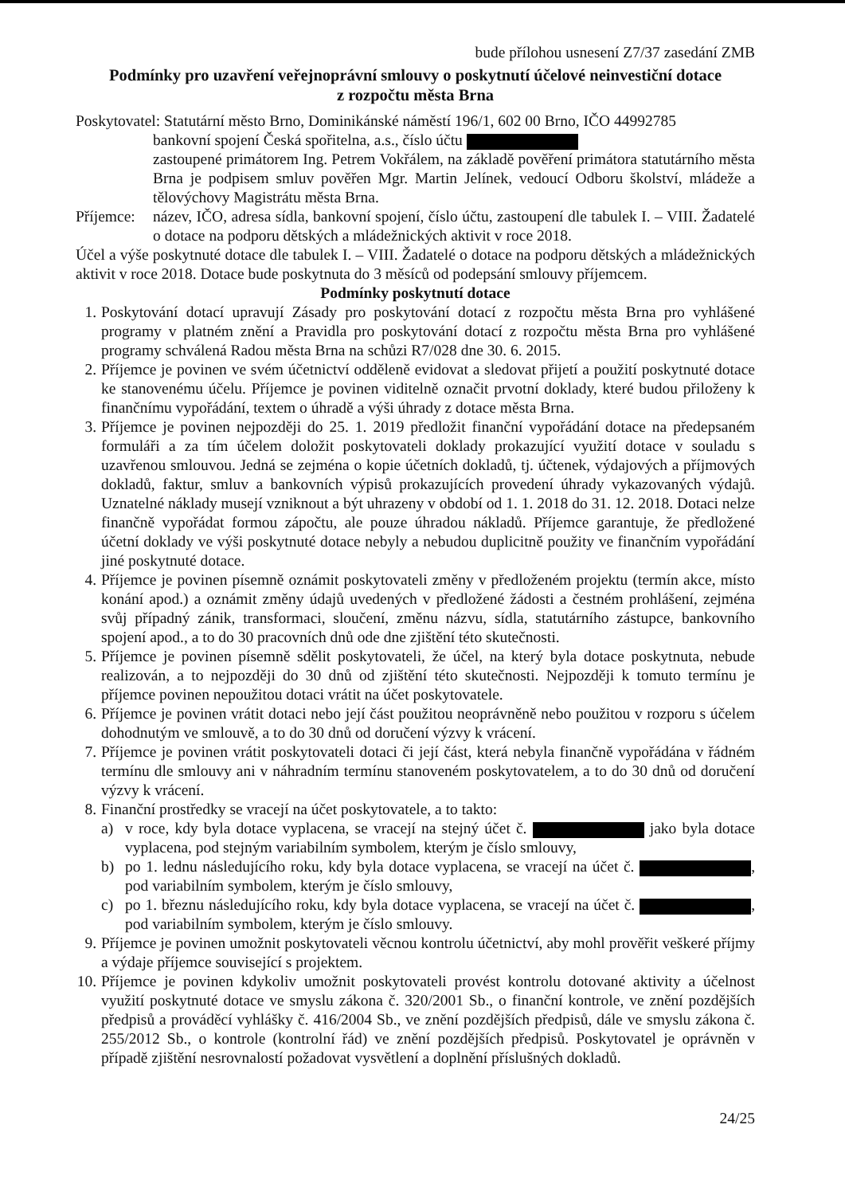bude přílohou usnesení Z7/37 zasedání ZMB
Podmínky pro uzavření veřejnoprávní smlouvy o poskytnutí účelové neinvestiční dotace
z rozpočtu města Brna
Poskytovatel: Statutární město Brno, Dominikánské náměstí 196/1, 602 00 Brno, IČO 44992785
bankovní spojení Česká spořitelna, a.s., číslo účtu
zastoupené primátorem Ing. Petrem Vokřálem, na základě pověření primátora statutárního města Brna je podpisem smluv pověřen Mgr. Martin Jelínek, vedoucí Odboru školství, mládeže a tělovýchovy Magistrátu města Brna.
Příjemce:
název, IČO, adresa sídla, bankovní spojení, číslo účtu, zastoupení dle tabulek I. – VIII. Žadatelé o dotace na podporu dětských a mládežnických aktivit v roce 2018.
Účel a výše poskytnuté dotace dle tabulek I. – VIII. Žadatelé o dotace na podporu dětských a mládežnických aktivit v roce 2018. Dotace bude poskytnuta do 3 měsíců od podepsání smlouvy příjemcem.
Podmínky poskytnutí dotace
1. Poskytování dotací upravují Zásady pro poskytování dotací z rozpočtu města Brna pro vyhlášené programy v platném znění a Pravidla pro poskytování dotací z rozpočtu města Brna pro vyhlášené programy schválená Radou města Brna na schůzi R7/028 dne 30. 6. 2015.
2. Příjemce je povinen ve svém účetnictví odděleně evidovat a sledovat přijetí a použití poskytnuté dotace ke stanovenému účelu. Příjemce je povinen viditelně označit prvotní doklady, které budou přiloženy k finančnímu vypořádání, textem o úhradě a výši úhrady z dotace města Brna.
3. Příjemce je povinen nejpozději do 25. 1. 2019 předložit finanční vypořádání dotace na předepsaném formuláři a za tím účelem doložit poskytovateli doklady prokazující využití dotace v souladu s uzavřenou smlouvou. Jedná se zejména o kopie účetních dokladů, tj. účtenek, výdajových a příjmových dokladů, faktur, smluv a bankovních výpisů prokazujících provedení úhrady vykazovaných výdajů. Uznatelné náklady musejí vzniknout a být uhrazeny v období od 1. 1. 2018 do 31. 12. 2018. Dotaci nelze finančně vypořádat formou zápočtu, ale pouze úhradou nákladů. Příjemce garantuje, že předložené účetní doklady ve výši poskytnuté dotace nebyly a nebudou duplicitně použity ve finančním vypořádání jiné poskytnuté dotace.
4. Příjemce je povinen písemně oznámit poskytovateli změny v předloženém projektu (termín akce, místo konání apod.) a oznámit změny údajů uvedených v předložené žádosti a čestném prohlášení, zejména svůj případný zánik, transformaci, sloučení, změnu názvu, sídla, statutárního zástupce, bankovního spojení apod., a to do 30 pracovních dnů ode dne zjištění této skutečnosti.
5. Příjemce je povinen písemně sdělit poskytovateli, že účel, na který byla dotace poskytnuta, nebude realizován, a to nejpozději do 30 dnů od zjištění této skutečnosti. Nejpozději k tomuto termínu je příjemce povinen nepoužitou dotaci vrátit na účet poskytovatele.
6. Příjemce je povinen vrátit dotaci nebo její část použitou neoprávněně nebo použitou v rozporu s účelem dohodnutým ve smlouvě, a to do 30 dnů od doručení výzvy k vrácení.
7. Příjemce je povinen vrátit poskytovateli dotaci či její část, která nebyla finančně vypořádána v řádném termínu dle smlouvy ani v náhradním termínu stanoveném poskytovatelem, a to do 30 dnů od doručení výzvy k vrácení.
8. Finanční prostředky se vracejí na účet poskytovatele, a to takto:
a) v roce, kdy byla dotace vyplacena, se vracejí na stejný účet č. jako byla dotace vyplacena, pod stejným variabilním symbolem, kterým je číslo smlouvy,
b) po 1. lednu následujícího roku, kdy byla dotace vyplacena, se vracejí na účet č. , pod variabilním symbolem, kterým je číslo smlouvy,
c) po 1. březnu následujícího roku, kdy byla dotace vyplacena, se vracejí na účet č. , pod variabilním symbolem, kterým je číslo smlouvy.
9. Příjemce je povinen umožnit poskytovateli věcnou kontrolu účetnictví, aby mohl prověřit veškeré příjmy a výdaje příjemce související s projektem.
10. Příjemce je povinen kdykoliv umožnit poskytovateli provést kontrolu dotované aktivity a účelnost využití poskytnuté dotace ve smyslu zákona č. 320/2001 Sb., o finanční kontrole, ve znění pozdějších předpisů a prováděcí vyhlášky č. 416/2004 Sb., ve znění pozdějších předpisů, dále ve smyslu zákona č. 255/2012 Sb., o kontrole (kontrolní řád) ve znění pozdějších předpisů. Poskytovatel je oprávněn v případě zjištění nesrovnalostí požadovat vysvětlení a doplnění příslušných dokladů.
24/25